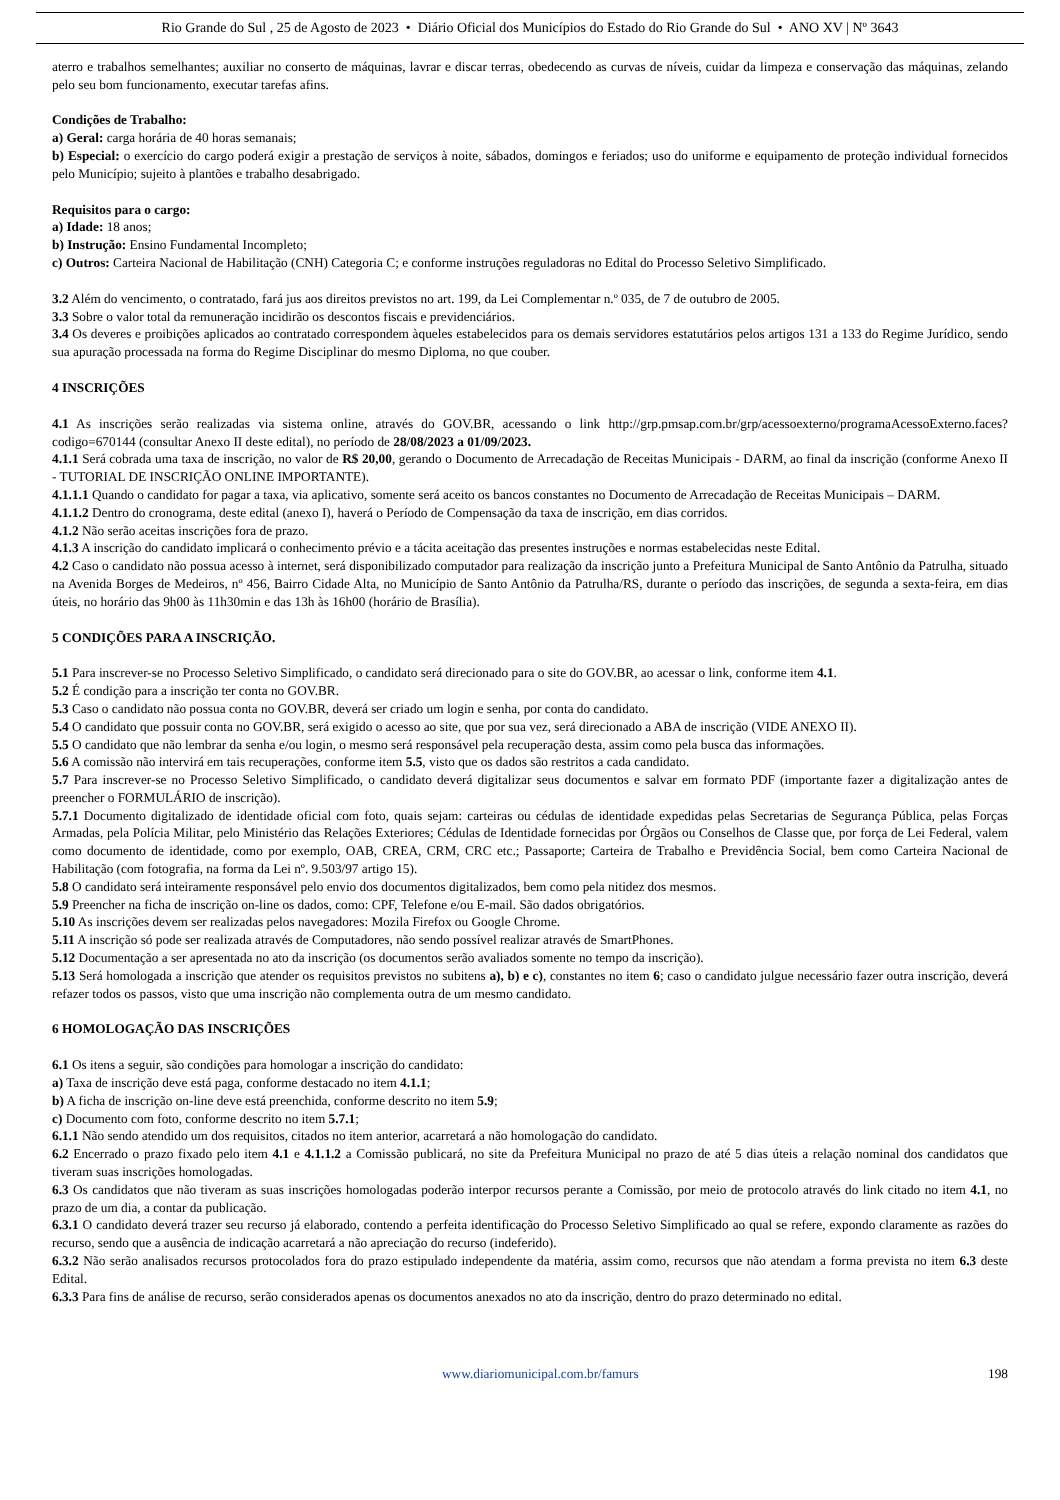Rio Grande do Sul , 25 de Agosto de 2023 • Diário Oficial dos Municípios do Estado do Rio Grande do Sul • ANO XV | Nº 3643
aterro e trabalhos semelhantes; auxiliar no conserto de máquinas, lavrar e discar terras, obedecendo as curvas de níveis, cuidar da limpeza e conservação das máquinas, zelando pelo seu bom funcionamento, executar tarefas afins.
Condições de Trabalho:
a) Geral: carga horária de 40 horas semanais;
b) Especial: o exercício do cargo poderá exigir a prestação de serviços à noite, sábados, domingos e feriados; uso do uniforme e equipamento de proteção individual fornecidos pelo Município; sujeito à plantões e trabalho desabrigado.
Requisitos para o cargo:
a) Idade: 18 anos;
b) Instrução: Ensino Fundamental Incompleto;
c) Outros: Carteira Nacional de Habilitação (CNH) Categoria C; e conforme instruções reguladoras no Edital do Processo Seletivo Simplificado.
3.2 Além do vencimento, o contratado, fará jus aos direitos previstos no art. 199, da Lei Complementar n.º 035, de 7 de outubro de 2005.
3.3 Sobre o valor total da remuneração incidirão os descontos fiscais e previdenciários.
3.4 Os deveres e proibições aplicados ao contratado correspondem àqueles estabelecidos para os demais servidores estatutários pelos artigos 131 a 133 do Regime Jurídico, sendo sua apuração processada na forma do Regime Disciplinar do mesmo Diploma, no que couber.
4 INSCRIÇÕES
4.1 As inscrições serão realizadas via sistema online, através do GOV.BR, acessando o link http://grp.pmsap.com.br/grp/acessoexterno/programaAcessoExterno.faces?codigo=670144 (consultar Anexo II deste edital), no período de 28/08/2023 a 01/09/2023.
4.1.1 Será cobrada uma taxa de inscrição, no valor de R$ 20,00, gerando o Documento de Arrecadação de Receitas Municipais - DARM, ao final da inscrição (conforme Anexo II - TUTORIAL DE INSCRIÇÃO ONLINE IMPORTANTE).
4.1.1.1 Quando o candidato for pagar a taxa, via aplicativo, somente será aceito os bancos constantes no Documento de Arrecadação de Receitas Municipais – DARM.
4.1.1.2 Dentro do cronograma, deste edital (anexo I), haverá o Período de Compensação da taxa de inscrição, em dias corridos.
4.1.2 Não serão aceitas inscrições fora de prazo.
4.1.3 A inscrição do candidato implicará o conhecimento prévio e a tácita aceitação das presentes instruções e normas estabelecidas neste Edital.
4.2 Caso o candidato não possua acesso à internet, será disponibilizado computador para realização da inscrição junto a Prefeitura Municipal de Santo Antônio da Patrulha, situado na Avenida Borges de Medeiros, nº 456, Bairro Cidade Alta, no Município de Santo Antônio da Patrulha/RS, durante o período das inscrições, de segunda a sexta-feira, em dias úteis, no horário das 9h00 às 11h30min e das 13h às 16h00 (horário de Brasília).
5 CONDIÇÕES PARA A INSCRIÇÃO.
5.1 Para inscrever-se no Processo Seletivo Simplificado, o candidato será direcionado para o site do GOV.BR, ao acessar o link, conforme item 4.1.
5.2 É condição para a inscrição ter conta no GOV.BR.
5.3 Caso o candidato não possua conta no GOV.BR, deverá ser criado um login e senha, por conta do candidato.
5.4 O candidato que possuir conta no GOV.BR, será exigido o acesso ao site, que por sua vez, será direcionado a ABA de inscrição (VIDE ANEXO II).
5.5 O candidato que não lembrar da senha e/ou login, o mesmo será responsável pela recuperação desta, assim como pela busca das informações.
5.6 A comissão não intervirá em tais recuperações, conforme item 5.5, visto que os dados são restritos a cada candidato.
5.7 Para inscrever-se no Processo Seletivo Simplificado, o candidato deverá digitalizar seus documentos e salvar em formato PDF (importante fazer a digitalização antes de preencher o FORMULÁRIO de inscrição).
5.7.1 Documento digitalizado de identidade oficial com foto, quais sejam: carteiras ou cédulas de identidade expedidas pelas Secretarias de Segurança Pública, pelas Forças Armadas, pela Polícia Militar, pelo Ministério das Relações Exteriores; Cédulas de Identidade fornecidas por Órgãos ou Conselhos de Classe que, por força de Lei Federal, valem como documento de identidade, como por exemplo, OAB, CREA, CRM, CRC etc.; Passaporte; Carteira de Trabalho e Previdência Social, bem como Carteira Nacional de Habilitação (com fotografia, na forma da Lei nº. 9.503/97 artigo 15).
5.8 O candidato será inteiramente responsável pelo envio dos documentos digitalizados, bem como pela nitidez dos mesmos.
5.9 Preencher na ficha de inscrição on-line os dados, como: CPF, Telefone e/ou E-mail. São dados obrigatórios.
5.10 As inscrições devem ser realizadas pelos navegadores: Mozila Firefox ou Google Chrome.
5.11 A inscrição só pode ser realizada através de Computadores, não sendo possível realizar através de SmartPhones.
5.12 Documentação a ser apresentada no ato da inscrição (os documentos serão avaliados somente no tempo da inscrição).
5.13 Será homologada a inscrição que atender os requisitos previstos no subitens a), b) e c), constantes no item 6; caso o candidato julgue necessário fazer outra inscrição, deverá refazer todos os passos, visto que uma inscrição não complementa outra de um mesmo candidato.
6 HOMOLOGAÇÃO DAS INSCRIÇÕES
6.1 Os itens a seguir, são condições para homologar a inscrição do candidato:
a) Taxa de inscrição deve está paga, conforme destacado no item 4.1.1;
b) A ficha de inscrição on-line deve está preenchida, conforme descrito no item 5.9;
c) Documento com foto, conforme descrito no item 5.7.1;
6.1.1 Não sendo atendido um dos requisitos, citados no item anterior, acarretará a não homologação do candidato.
6.2 Encerrado o prazo fixado pelo item 4.1 e 4.1.1.2 a Comissão publicará, no site da Prefeitura Municipal no prazo de até 5 dias úteis a relação nominal dos candidatos que tiveram suas inscrições homologadas.
6.3 Os candidatos que não tiveram as suas inscrições homologadas poderão interpor recursos perante a Comissão, por meio de protocolo através do link citado no item 4.1, no prazo de um dia, a contar da publicação.
6.3.1 O candidato deverá trazer seu recurso já elaborado, contendo a perfeita identificação do Processo Seletivo Simplificado ao qual se refere, expondo claramente as razões do recurso, sendo que a ausência de indicação acarretará a não apreciação do recurso (indeferido).
6.3.2 Não serão analisados recursos protocolados fora do prazo estipulado independente da matéria, assim como, recursos que não atendam a forma prevista no item 6.3 deste Edital.
6.3.3 Para fins de análise de recurso, serão considerados apenas os documentos anexados no ato da inscrição, dentro do prazo determinado no edital.
www.diariomunicipal.com.br/famurs 198